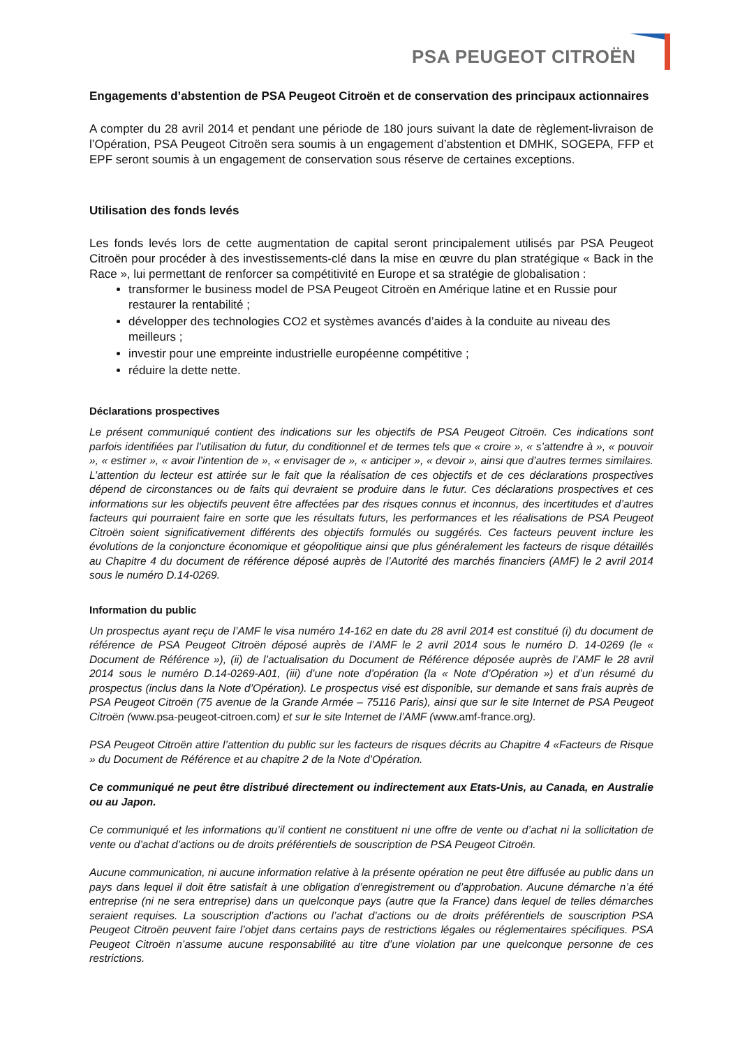PSA PEUGEOT CITROËN
Engagements d’abstention de PSA Peugeot Citroën et de conservation des principaux actionnaires
A compter du 28 avril 2014 et pendant une période de 180 jours suivant la date de règlement-livraison de l’Opération, PSA Peugeot Citroën sera soumis à un engagement d’abstention et DMHK, SOGEPA, FFP et EPF seront soumis à un engagement de conservation sous réserve de certaines exceptions.
Utilisation des fonds levés
Les fonds levés lors de cette augmentation de capital seront principalement utilisés par PSA Peugeot Citroën pour procéder à des investissements-clé dans la mise en œuvre du plan stratégique « Back in the Race », lui permettant de renforcer sa compétitivité en Europe et sa stratégie de globalisation :
transformer le business model de PSA Peugeot Citroën en Amérique latine et en Russie pour restaurer la rentabilité ;
développer des technologies CO2 et systèmes avancés d’aides à la conduite au niveau des meilleurs ;
investir pour une empreinte industrielle européenne compétitive ;
réduire la dette nette.
Déclarations prospectives
Le présent communiqué contient des indications sur les objectifs de PSA Peugeot Citroën. Ces indications sont parfois identifiées par l’utilisation du futur, du conditionnel et de termes tels que « croire », « s’attendre à », « pouvoir », « estimer », « avoir l’intention de », « envisager de », « anticiper », « devoir », ainsi que d’autres termes similaires. L’attention du lecteur est attirée sur le fait que la réalisation de ces objectifs et de ces déclarations prospectives dépend de circonstances ou de faits qui devraient se produire dans le futur. Ces déclarations prospectives et ces informations sur les objectifs peuvent être affectées par des risques connus et inconnus, des incertitudes et d’autres facteurs qui pourraient faire en sorte que les résultats futurs, les performances et les réalisations de PSA Peugeot Citroën soient significativement différents des objectifs formulés ou suggérés. Ces facteurs peuvent inclure les évolutions de la conjoncture économique et géopolitique ainsi que plus généralement les facteurs de risque détaillés au Chapitre 4 du document de référence déposé auprès de l’Autorité des marchés financiers (AMF) le 2 avril 2014 sous le numéro D.14-0269.
Information du public
Un prospectus ayant reçu de l’AMF le visa numéro 14-162 en date du 28 avril 2014 est constitué (i) du document de référence de PSA Peugeot Citroën déposé auprès de l’AMF le 2 avril 2014 sous le numéro D. 14-0269 (le « Document de Référence »), (ii) de l’actualisation du Document de Référence déposée auprès de l’AMF le 28 avril 2014 sous le numéro D.14-0269-A01, (iii) d’une note d’opération (la « Note d’Opération ») et d’un résumé du prospectus (inclus dans la Note d’Opération). Le prospectus visé est disponible, sur demande et sans frais auprès de PSA Peugeot Citroën (75 avenue de la Grande Armée – 75116 Paris), ainsi que sur le site Internet de PSA Peugeot Citroën (www.psa-peugeot-citroen.com) et sur le site Internet de l’AMF (www.amf-france.org).
PSA Peugeot Citroën attire l’attention du public sur les facteurs de risques décrits au Chapitre 4 «Facteurs de Risque » du Document de Référence et au chapitre 2 de la Note d’Opération.
Ce communiqué ne peut être distribué directement ou indirectement aux Etats-Unis, au Canada, en Australie ou au Japon.
Ce communiqué et les informations qu’il contient ne constituent ni une offre de vente ou d’achat ni la sollicitation de vente ou d’achat d’actions ou de droits préférentiels de souscription de PSA Peugeot Citroën.
Aucune communication, ni aucune information relative à la présente opération ne peut être diffusée au public dans un pays dans lequel il doit être satisfait à une obligation d’enregistrement ou d’approbation. Aucune démarche n’a été entreprise (ni ne sera entreprise) dans un quelconque pays (autre que la France) dans lequel de telles démarches seraient requises. La souscription d’actions ou l’achat d’actions ou de droits préférentiels de souscription PSA Peugeot Citroën peuvent faire l’objet dans certains pays de restrictions légales ou réglementaires spécifiques. PSA Peugeot Citroën n’assume aucune responsabilité au titre d’une violation par une quelconque personne de ces restrictions.